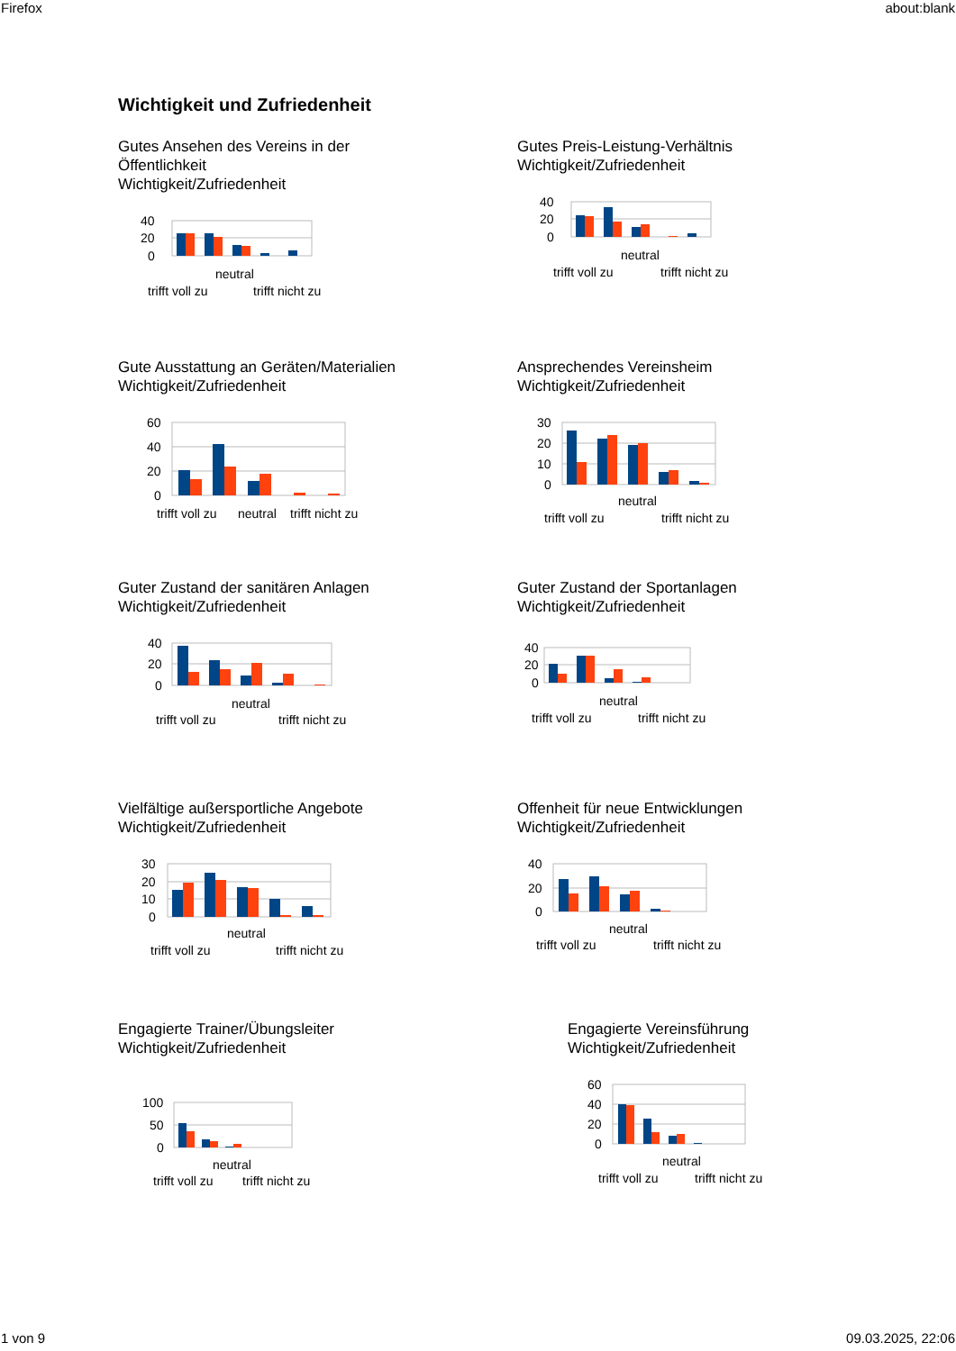Firefox about:blank
Wichtigkeit und Zufriedenheit
Gutes Ansehen des Vereins in der
Öffentlichkeit
Wichtigkeit/Zufriedenheit
40
20
0
neutral
trifft voll zu
trifft nicht zu
Gutes Preis-Leistung-Verhältnis
Wichtigkeit/Zufriedenheit
40
20
0
neutral
trifft voll zu
trifft nicht zu
Gute Ausstattung an Geräten/Materialien
Wichtigkeit/Zufriedenheit
60
40
20
0
trifft voll zu
neutral
trifft nicht zu
Ansprechendes Vereinsheim
Wichtigkeit/Zufriedenheit
30
20
10
0
neutral
trifft voll zu
trifft nicht zu
Guter Zustand der sanitären Anlagen
Wichtigkeit/Zufriedenheit
40
20
0
neutral
trifft voll zu
trifft nicht zu
Guter Zustand der Sportanlagen
Wichtigkeit/Zufriedenheit
40
20
0
neutral
trifft voll zu
trifft nicht zu
Vielfältige außersportliche Angebote
Wichtigkeit/Zufriedenheit
30
20
10
0
neutral
trifft voll zu
trifft nicht zu
Offenheit für neue Entwicklungen
Wichtigkeit/Zufriedenheit
40
20
0
neutral
trifft voll zu
trifft nicht zu
Engagierte Trainer/Übungsleiter
Wichtigkeit/Zufriedenheit
100
50
0
neutral
trifft voll zu
trifft nicht zu
Engagierte Vereinsführung
Wichtigkeit/Zufriedenheit
60
40
20
0
neutral
trifft voll zu
trifft nicht zu
1 von 9 09.03.2025, 22:06